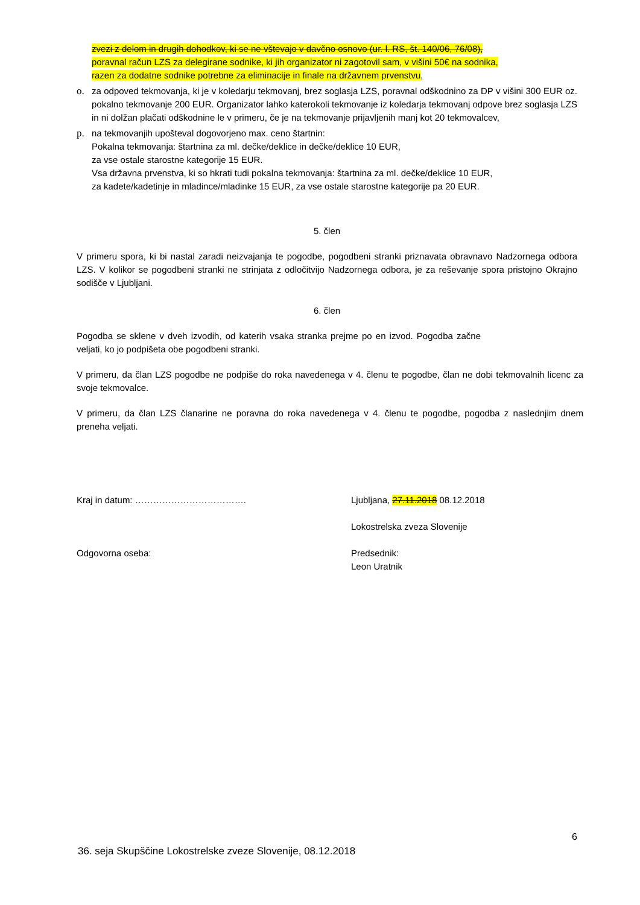zvezi z delom in drugih dohodkov, ki se ne vštevajo v davčno osnovo (ur. l. RS, št. 140/06, 76/08),
poravnal račun LZS za delegirane sodnike, ki jih organizator ni zagotovil sam, v višini 50€ na sodnika,
razen za dodatne sodnike potrebne za eliminacije in finale na državnem prvenstvu,
o. za odpoved tekmovanja, ki je v koledarju tekmovanj, brez soglasja LZS, poravnal odškodnino za DP v višini 300 EUR oz. pokalno tekmovanje 200 EUR. Organizator lahko katerokoli tekmovanje iz koledarja tekmovanj odpove brez soglasja LZS in ni dolžan plačati odškodnine le v primeru, če je na tekmovanje prijavljenih manj kot 20 tekmovalcev,
p. na tekmovanjih upošteval dogovorjeno max. ceno štartnin:
Pokalna tekmovanja: štartnina za ml. dečke/deklice in dečke/deklice 10 EUR,
za vse ostale starostne kategorije 15 EUR.
Vsa državna prvenstva, ki so hkrati tudi pokalna tekmovanja: štartnina za ml. dečke/deklice 10 EUR,
za kadete/kadetinje in mladince/mladinke 15 EUR, za vse ostale starostne kategorije pa 20 EUR.
5. člen
V primeru spora, ki bi nastal zaradi neizvajanja te pogodbe, pogodbeni stranki priznavata obravnavo Nadzornega odbora LZS. V kolikor se pogodbeni stranki ne strinjata z odločitvijo Nadzornega odbora, je za reševanje spora pristojno Okrajno sodišče v Ljubljani.
6. člen
Pogodba se sklene v dveh izvodih, od katerih vsaka stranka prejme po en izvod. Pogodba začne veljati, ko jo podpišeta obe pogodbeni stranki.
V primeru, da član LZS pogodbe ne podpiše do roka navedenega v 4. členu te pogodbe, član ne dobi tekmovalnih licenc za svoje tekmovalce.
V primeru, da član LZS članarine ne poravna do roka navedenega v 4. členu te pogodbe, pogodba z naslednjim dnem preneha veljati.
Kraj in datum: ………………………………. Ljubljana, 27.11.2018 08.12.2018
Lokostrelska zveza Slovenije
Odgovorna oseba: Predsednik:
Leon Uratnik
6
36. seja Skupščine Lokostrelske zveze Slovenije, 08.12.2018